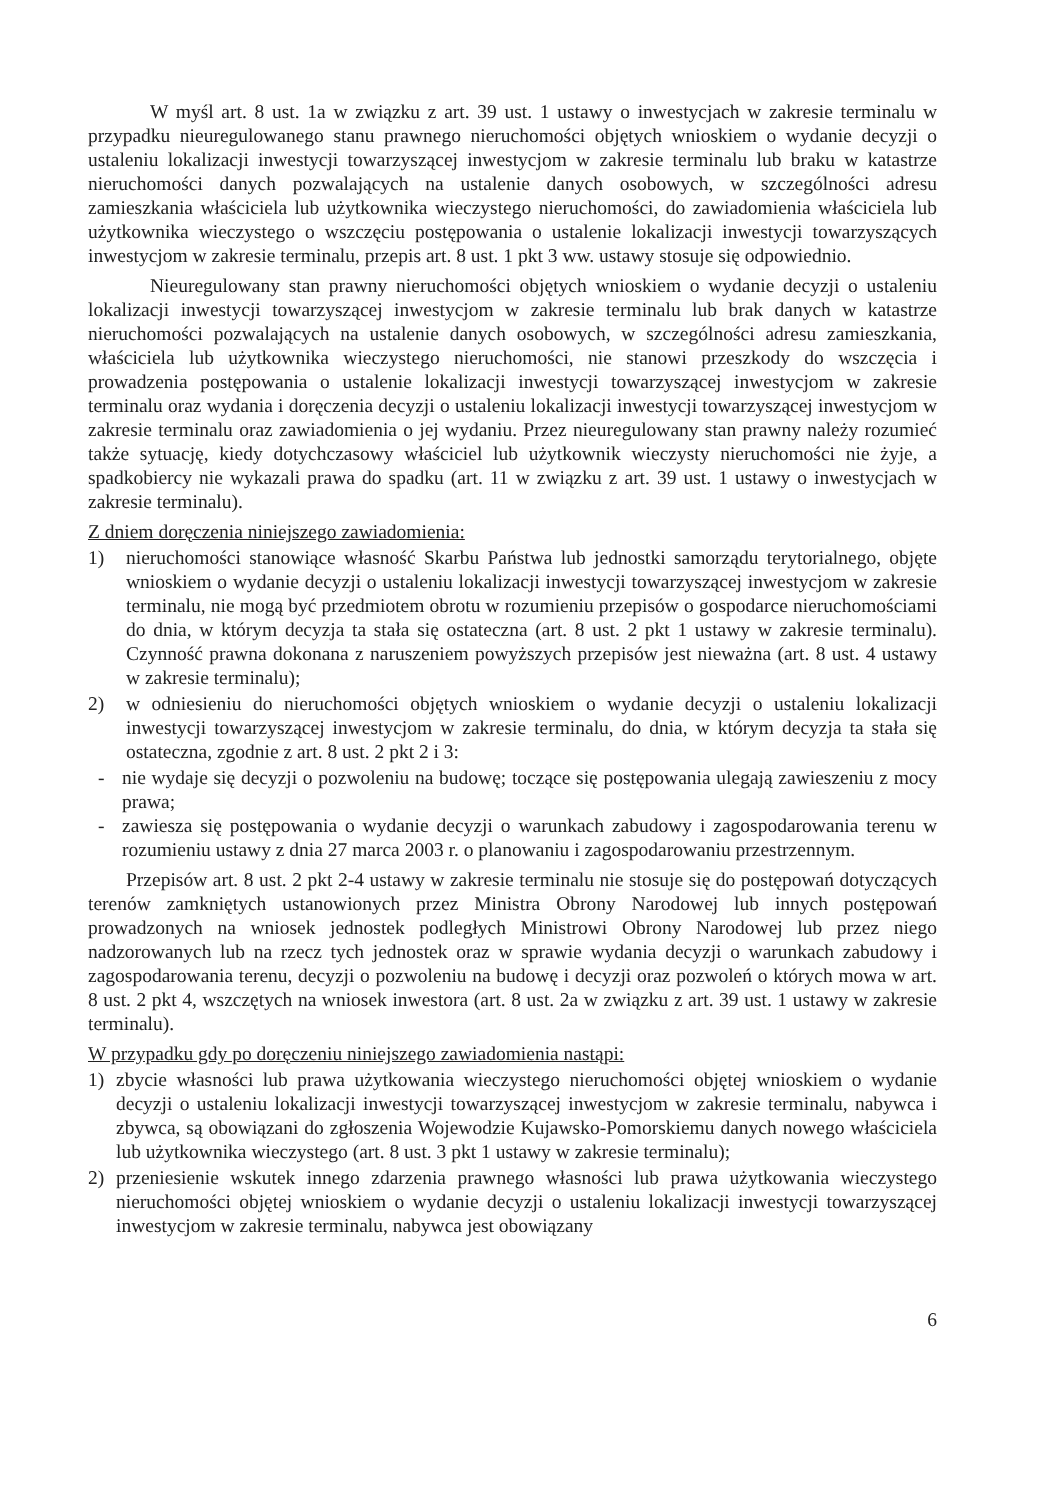W myśl art. 8 ust. 1a w związku z art. 39 ust. 1 ustawy o inwestycjach w zakresie terminalu w przypadku nieuregulowanego stanu prawnego nieruchomości objętych wnioskiem o wydanie decyzji o ustaleniu lokalizacji inwestycji towarzyszącej inwestycjom w zakresie terminalu lub braku w katastrze nieruchomości danych pozwalających na ustalenie danych osobowych, w szczególności adresu zamieszkania właściciela lub użytkownika wieczystego nieruchomości, do zawiadomienia właściciela lub użytkownika wieczystego o wszczęciu postępowania o ustalenie lokalizacji inwestycji towarzyszących inwestycjom w zakresie terminalu, przepis art. 8 ust. 1 pkt 3 ww. ustawy stosuje się odpowiednio.
Nieuregulowany stan prawny nieruchomości objętych wnioskiem o wydanie decyzji o ustaleniu lokalizacji inwestycji towarzyszącej inwestycjom w zakresie terminalu lub brak danych w katastrze nieruchomości pozwalających na ustalenie danych osobowych, w szczególności adresu zamieszkania, właściciela lub użytkownika wieczystego nieruchomości, nie stanowi przeszkody do wszczęcia i prowadzenia postępowania o ustalenie lokalizacji inwestycji towarzyszącej inwestycjom w zakresie terminalu oraz wydania i doręczenia decyzji o ustaleniu lokalizacji inwestycji towarzyszącej inwestycjom w zakresie terminalu oraz zawiadomienia o jej wydaniu. Przez nieuregulowany stan prawny należy rozumieć także sytuację, kiedy dotychczasowy właściciel lub użytkownik wieczysty nieruchomości nie żyje, a spadkobiercy nie wykazali prawa do spadku (art. 11 w związku z art. 39 ust. 1 ustawy o inwestycjach w zakresie terminalu).
Z dniem doręczenia niniejszego zawiadomienia:
1) nieruchomości stanowiące własność Skarbu Państwa lub jednostki samorządu terytorialnego, objęte wnioskiem o wydanie decyzji o ustaleniu lokalizacji inwestycji towarzyszącej inwestycjom w zakresie terminalu, nie mogą być przedmiotem obrotu w rozumieniu przepisów o gospodarce nieruchomościami do dnia, w którym decyzja ta stała się ostateczna (art. 8 ust. 2 pkt 1 ustawy w zakresie terminalu). Czynność prawna dokonana z naruszeniem powyższych przepisów jest nieważna (art. 8 ust. 4 ustawy w zakresie terminalu);
2) w odniesieniu do nieruchomości objętych wnioskiem o wydanie decyzji o ustaleniu lokalizacji inwestycji towarzyszącej inwestycjom w zakresie terminalu, do dnia, w którym decyzja ta stała się ostateczna, zgodnie z art. 8 ust. 2 pkt 2 i 3:
- nie wydaje się decyzji o pozwoleniu na budowę; toczące się postępowania ulegają zawieszeniu z mocy prawa;
- zawiesza się postępowania o wydanie decyzji o warunkach zabudowy i zagospodarowania terenu w rozumieniu ustawy z dnia 27 marca 2003 r. o planowaniu i zagospodarowaniu przestrzennym.
Przepisów art. 8 ust. 2 pkt 2-4 ustawy w zakresie terminalu nie stosuje się do postępowań dotyczących terenów zamkniętych ustanowionych przez Ministra Obrony Narodowej lub innych postępowań prowadzonych na wniosek jednostek podległych Ministrowi Obrony Narodowej lub przez niego nadzorowanych lub na rzecz tych jednostek oraz w sprawie wydania decyzji o warunkach zabudowy i zagospodarowania terenu, decyzji o pozwoleniu na budowę i decyzji oraz pozwoleń o których mowa w art. 8 ust. 2 pkt 4, wszczętych na wniosek inwestora (art. 8 ust. 2a w związku z art. 39 ust. 1 ustawy w zakresie terminalu).
W przypadku gdy po doręczeniu niniejszego zawiadomienia nastąpi:
1) zbycie własności lub prawa użytkowania wieczystego nieruchomości objętej wnioskiem o wydanie decyzji o ustaleniu lokalizacji inwestycji towarzyszącej inwestycjom w zakresie terminalu, nabywca i zbywca, są obowiązani do zgłoszenia Wojewodzie Kujawsko-Pomorskiemu danych nowego właściciela lub użytkownika wieczystego (art. 8 ust. 3 pkt 1 ustawy w zakresie terminalu);
2) przeniesienie wskutek innego zdarzenia prawnego własności lub prawa użytkowania wieczystego nieruchomości objętej wnioskiem o wydanie decyzji o ustaleniu lokalizacji inwestycji towarzyszącej inwestycjom w zakresie terminalu, nabywca jest obowiązany
6